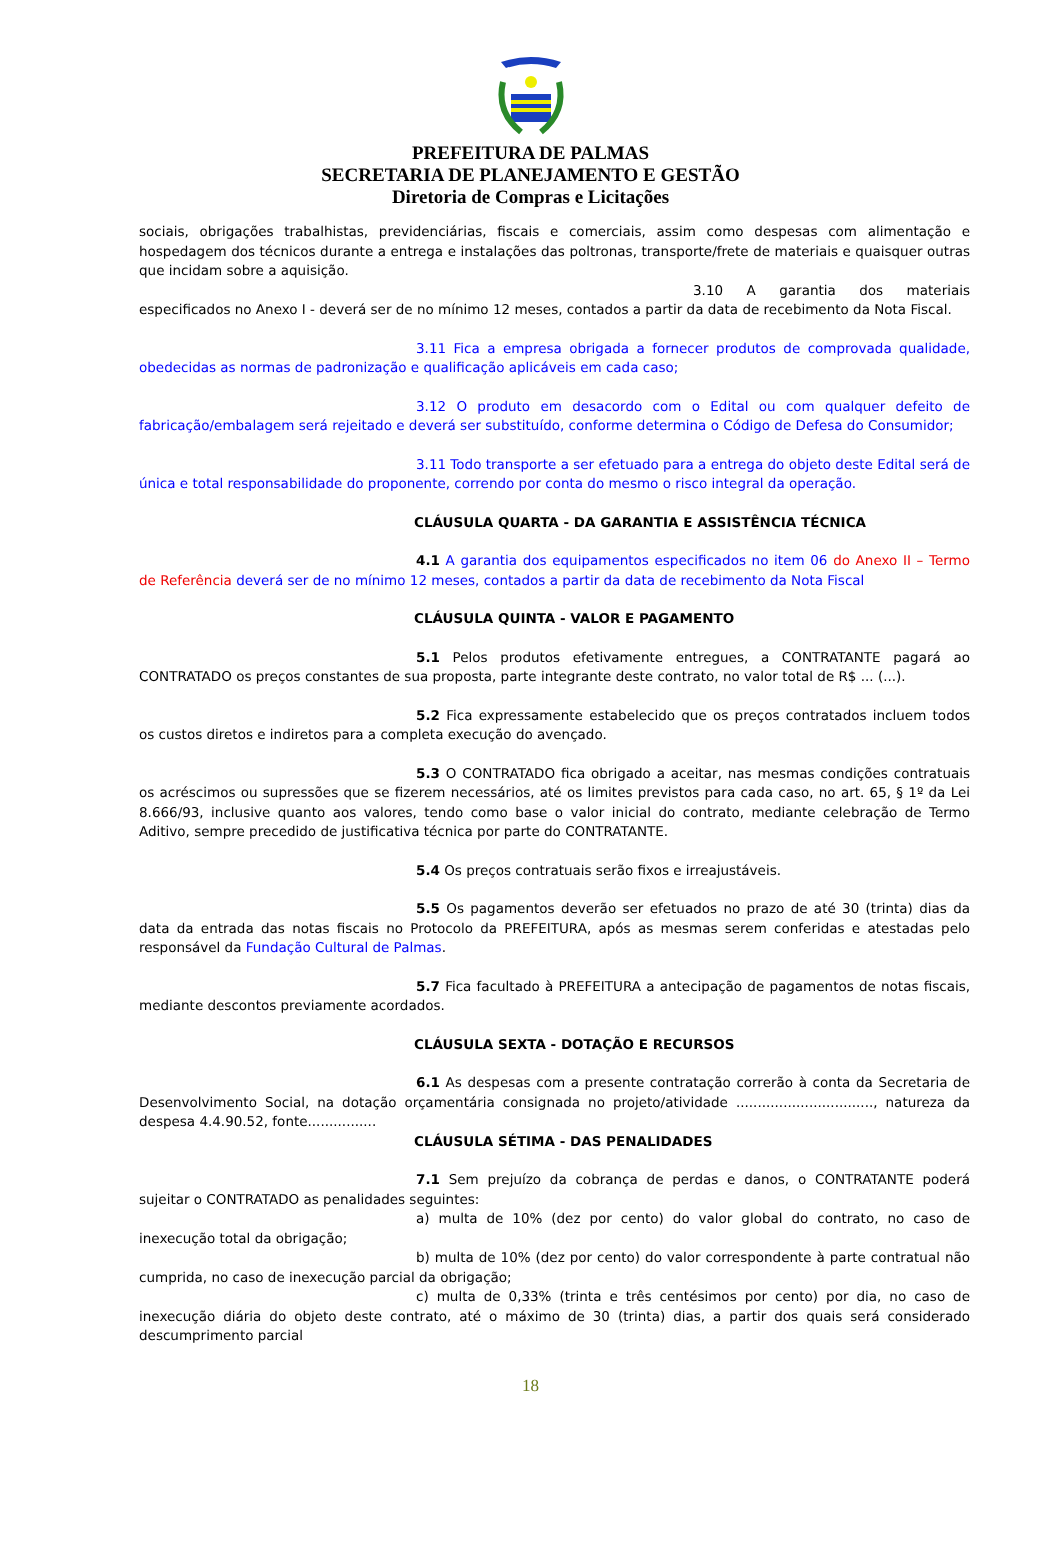PREFEITURA DE PALMAS
SECRETARIA DE PLANEJAMENTO E GESTÃO
Diretoria de Compras e Licitações
sociais, obrigações trabalhistas, previdenciárias, fiscais e comerciais, assim como despesas com alimentação e hospedagem dos técnicos durante a entrega e instalações das poltronas, transporte/frete de materiais e quaisquer outras que incidam sobre a aquisição.
3.10 A garantia dos materiais especificados no Anexo I - deverá ser de no mínimo 12 meses, contados a partir da data de recebimento da Nota Fiscal.
3.11 Fica a empresa obrigada a fornecer produtos de comprovada qualidade, obedecidas as normas de padronização e qualificação aplicáveis em cada caso;
3.12 O produto em desacordo com o Edital ou com qualquer defeito de fabricação/embalagem será rejeitado e deverá ser substituído, conforme determina o Código de Defesa do Consumidor;
3.11 Todo transporte a ser efetuado para a entrega do objeto deste Edital será de única e total responsabilidade do proponente, correndo por conta do mesmo o risco integral da operação.
CLÁUSULA QUARTA - DA GARANTIA E ASSISTÊNCIA TÉCNICA
4.1 A garantia dos equipamentos especificados no item 06 do Anexo II – Termo de Referência deverá ser de no mínimo 12 meses, contados a partir da data de recebimento da Nota Fiscal
CLÁUSULA QUINTA - VALOR E PAGAMENTO
5.1 Pelos produtos efetivamente entregues, a CONTRATANTE pagará ao CONTRATADO os preços constantes de sua proposta, parte integrante deste contrato, no valor total de R$ ... (...).
5.2 Fica expressamente estabelecido que os preços contratados incluem todos os custos diretos e indiretos para a completa execução do avençado.
5.3 O CONTRATADO fica obrigado a aceitar, nas mesmas condições contratuais os acréscimos ou supressões que se fizerem necessários, até os limites previstos para cada caso, no art. 65, § 1º da Lei 8.666/93, inclusive quanto aos valores, tendo como base o valor inicial do contrato, mediante celebração de Termo Aditivo, sempre precedido de justificativa técnica por parte do CONTRATANTE.
5.4 Os preços contratuais serão fixos e irreajustáveis.
5.5 Os pagamentos deverão ser efetuados no prazo de até 30 (trinta) dias da data da entrada das notas fiscais no Protocolo da PREFEITURA, após as mesmas serem conferidas e atestadas pelo responsável da Fundação Cultural de Palmas.
5.7 Fica facultado à PREFEITURA a antecipação de pagamentos de notas fiscais, mediante descontos previamente acordados.
CLÁUSULA SEXTA - DOTAÇÃO E RECURSOS
6.1 As despesas com a presente contratação correrão à conta da Secretaria de Desenvolvimento Social, na dotação orçamentária consignada no projeto/atividade ................................, natureza da despesa 4.4.90.52, fonte................
CLÁUSULA SÉTIMA - DAS PENALIDADES
7.1 Sem prejuízo da cobrança de perdas e danos, o CONTRATANTE poderá sujeitar o CONTRATADO as penalidades seguintes:
a) multa de 10% (dez por cento) do valor global do contrato, no caso de inexecução total da obrigação;
b) multa de 10% (dez por cento) do valor correspondente à parte contratual não cumprida, no caso de inexecução parcial da obrigação;
c) multa de 0,33% (trinta e três centésimos por cento) por dia, no caso de inexecução diária do objeto deste contrato, até o máximo de 30 (trinta) dias, a partir dos quais será considerado descumprimento parcial
18